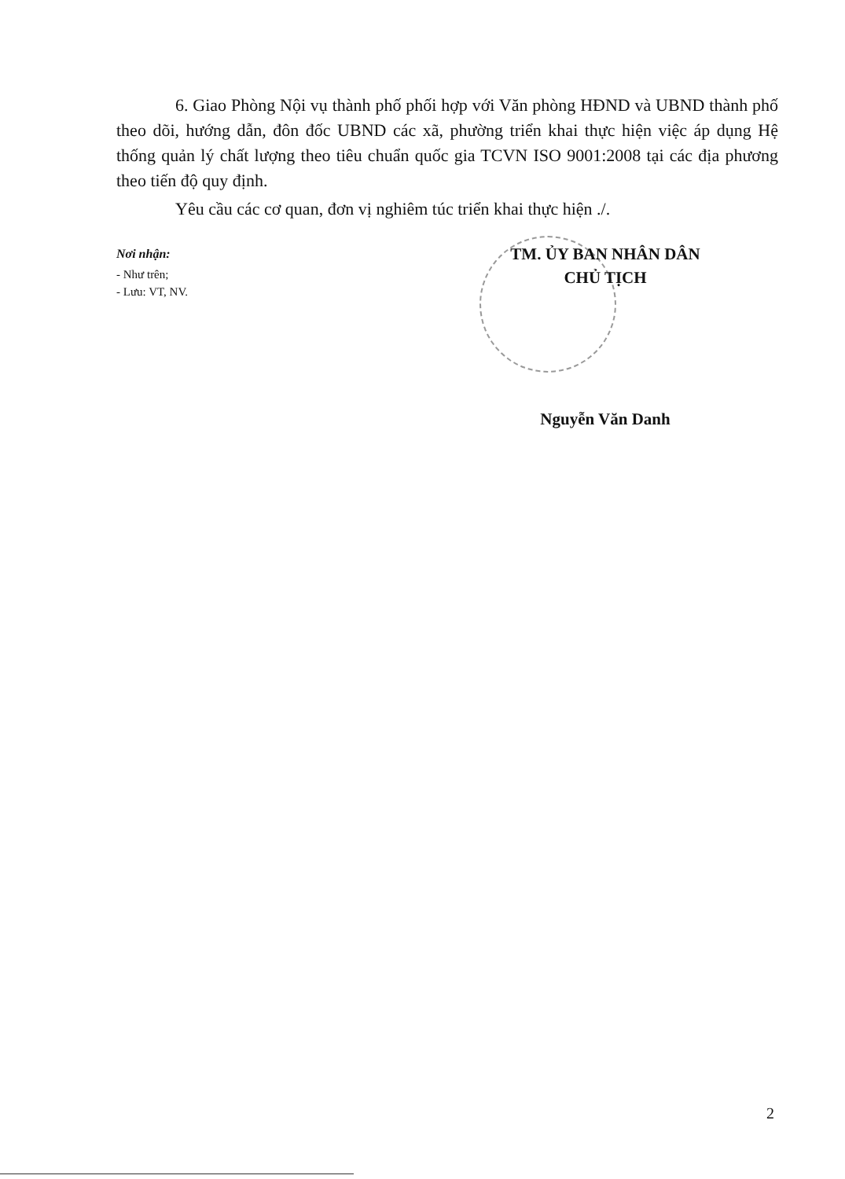6. Giao Phòng Nội vụ thành phố phối hợp với Văn phòng HĐND và UBND thành phố theo dõi, hướng dẫn, đôn đốc UBND các xã, phường triển khai thực hiện việc áp dụng Hệ thống quản lý chất lượng theo tiêu chuẩn quốc gia TCVN ISO 9001:2008 tại các địa phương theo tiến độ quy định.
Yêu cầu các cơ quan, đơn vị nghiêm túc triển khai thực hiện ./.
Nơi nhận:
- Như trên;
- Lưu: VT, NV.
TM. ỦY BAN NHÂN DÂN
CHỦ TỊCH
Nguyễn Văn Danh
2